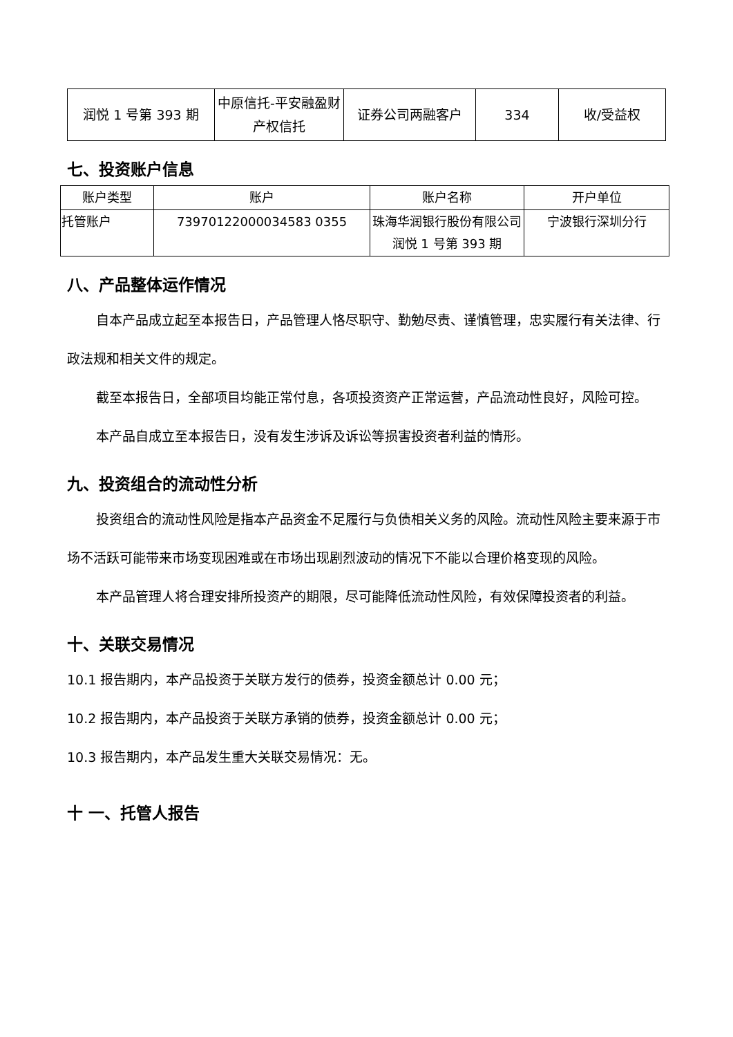| 润悦 1 号第 393 期 | 中原信托-平安融盈财产权信托 | 证券公司两融客户 | 334 | 收/受益权 |
七、投资账户信息
| 账户类型 | 账户 | 账户名称 | 开户单位 |
| --- | --- | --- | --- |
| 托管账户 | 73970122000034583 0355 | 珠海华润银行股份有限公司润悦 1 号第 393 期 | 宁波银行深圳分行 |
八、产品整体运作情况
自本产品成立起至本报告日，产品管理人恪尽职守、勤勉尽责、谨慎管理，忠实履行有关法律、行政法规和相关文件的规定。
截至本报告日，全部项目均能正常付息，各项投资资产正常运营，产品流动性良好，风险可控。
本产品自成立至本报告日，没有发生涉诉及诉讼等损害投资者利益的情形。
九、投资组合的流动性分析
投资组合的流动性风险是指本产品资金不足履行与负债相关义务的风险。流动性风险主要来源于市场不活跃可能带来市场变现困难或在市场出现剧烈波动的情况下不能以合理价格变现的风险。
本产品管理人将合理安排所投资产的期限，尽可能降低流动性风险，有效保障投资者的利益。
十、关联交易情况
10.1 报告期内，本产品投资于关联方发行的债券，投资金额总计 0.00 元；
10.2 报告期内，本产品投资于关联方承销的债券，投资金额总计 0.00 元；
10.3 报告期内，本产品发生重大关联交易情况：无。
十 一、托管人报告